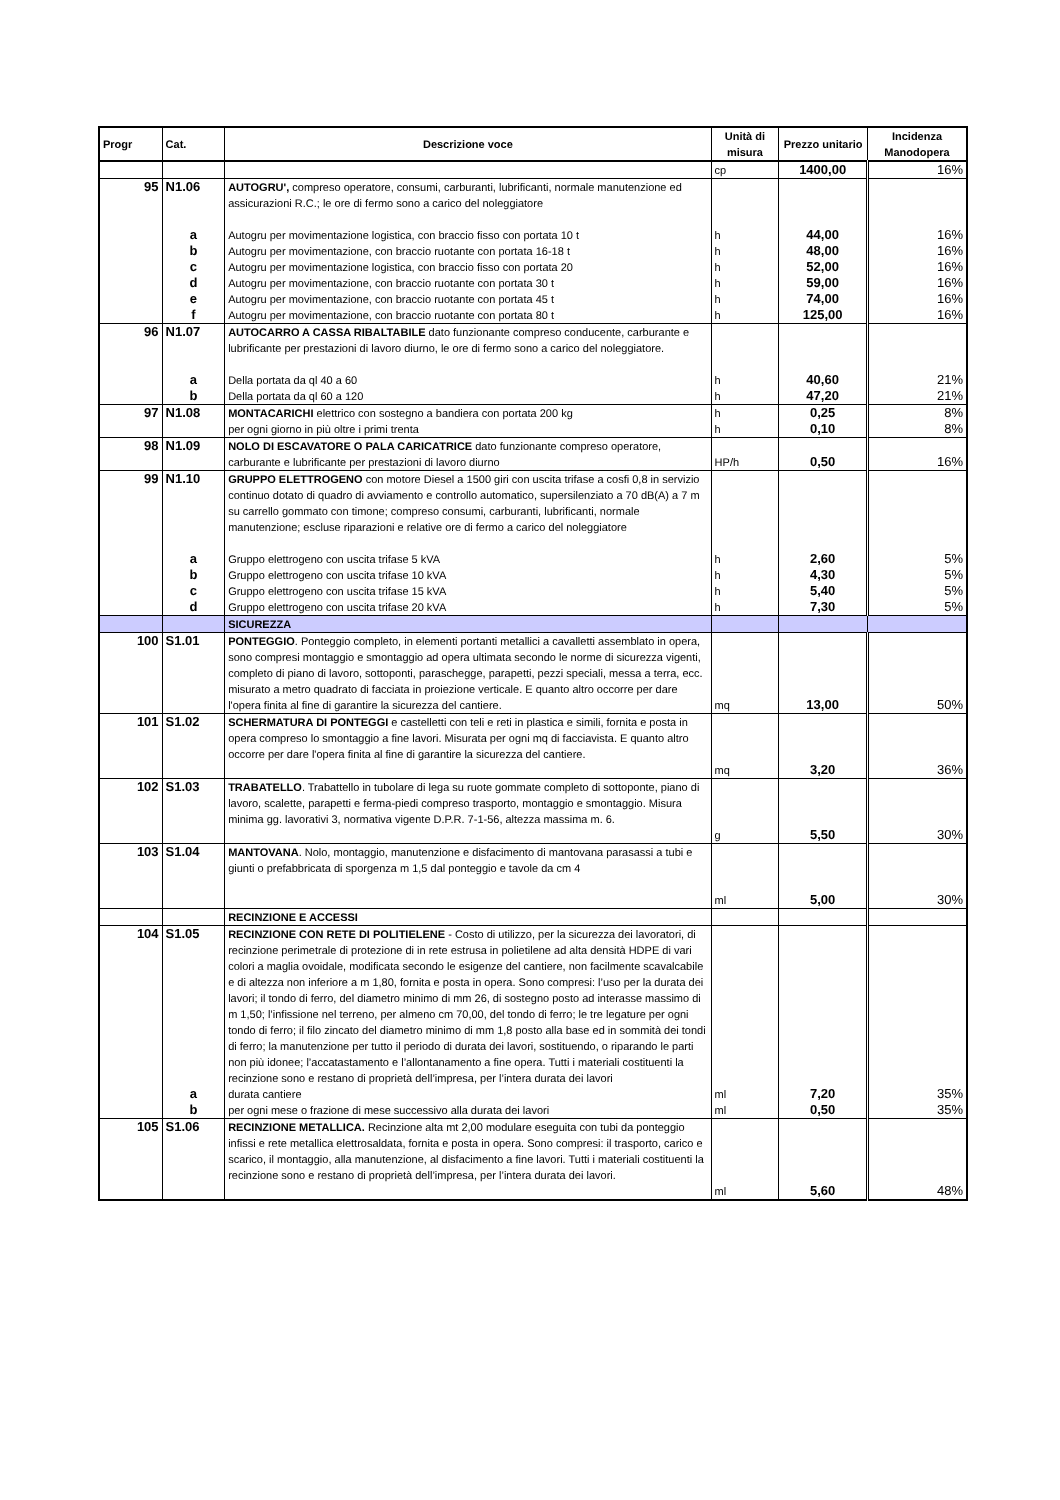| Progr | Cat. | Descrizione voce | Unità di misura | Prezzo unitario | Incidenza Manodopera |
| --- | --- | --- | --- | --- | --- |
| | | | cp | 1400,00 | 16% |
| 95 | N1.06 | AUTOGRU', compreso operatore, consumi, carburanti, lubrificanti, normale manutenzione ed assicurazioni R.C.; le ore di fermo sono a carico del noleggiatore | | | |
| | a | Autogru per movimentazione logistica, con braccio fisso con portata 10 t | h | 44,00 | 16% |
| | b | Autogru per movimentazione, con braccio ruotante con portata 16-18 t | h | 48,00 | 16% |
| | c | Autogru per movimentazione logistica, con braccio fisso con portata 20 | h | 52,00 | 16% |
| | d | Autogru per movimentazione, con braccio ruotante con portata 30 t | h | 59,00 | 16% |
| | e | Autogru per movimentazione, con braccio ruotante con portata 45 t | h | 74,00 | 16% |
| | f | Autogru per movimentazione, con braccio ruotante con portata 80 t | h | 125,00 | 16% |
| 96 | N1.07 | AUTOCARRO A CASSA RIBALTABILE dato funzionante compreso conducente, carburante e lubrificante per prestazioni di lavoro diurno, le ore di fermo sono a carico del noleggiatore. | | | |
| | a | Della portata da ql 40 a 60 | h | 40,60 | 21% |
| | b | Della portata da ql 60 a 120 | h | 47,20 | 21% |
| 97 | N1.08 | MONTACARICHI elettrico con sostegno a bandiera con portata 200 kg | h | 0,25 | 8% |
| | | per ogni giorno in più oltre i primi trenta | h | 0,10 | 8% |
| 98 | N1.09 | NOLO DI ESCAVATORE O PALA CARICATRICE dato funzionante compreso operatore, carburante e lubrificante per prestazioni di lavoro diurno | HP/h | 0,50 | 16% |
| 99 | N1.10 | GRUPPO ELETTROGENO con motore Diesel a 1500 giri con uscita trifase a cosfi 0,8 in servizio continuo dotato di quadro di avviamento e controllo automatico, supersilenziato a 70 dB(A) a 7 m su carrello gommato con timone; compreso consumi, carburanti, lubrificanti, normale manutenzione; escluse riparazioni e relative ore di fermo a carico del noleggiatore | | | |
| | a | Gruppo elettrogeno con uscita trifase 5 kVA | h | 2,60 | 5% |
| | b | Gruppo elettrogeno con uscita trifase 10 kVA | h | 4,30 | 5% |
| | c | Gruppo elettrogeno con uscita trifase 15 kVA | h | 5,40 | 5% |
| | d | Gruppo elettrogeno con uscita trifase 20 kVA | h | 7,30 | 5% |
| | | SICUREZZA | | | |
| 100 | S1.01 | PONTEGGIO . Ponteggio completo, in elementi portanti metallici a cavalletti assemblato in opera, sono compresi montaggio e smontaggio ad opera ultimata secondo le norme di sicurezza vigenti, completo di piano di lavoro, sottoponti, paraschegge, parapetti, pezzi speciali, messa a terra, ecc. misurato a metro quadrato di facciata in proiezione verticale. E quanto altro occorre per dare l'opera finita al fine di garantire la sicurezza del cantiere. | mq | 13,00 | 50% |
| 101 | S1.02 | SCHERMATURA DI PONTEGGI e castelletti con teli e reti in plastica e simili, fornita e posta in opera compreso lo smontaggio a fine lavori. Misurata per ogni mq di facciavista. E quanto altro occorre per dare l'opera finita al fine di garantire la sicurezza del cantiere. | mq | 3,20 | 36% |
| 102 | S1.03 | TRABATELLO . Trabattello in tubolare di lega su ruote gommate completo di sottoponte, piano di lavoro, scalette, parapetti e ferma-piedi compreso trasporto, montaggio e smontaggio. Misura minima gg. lavorativi 3, normativa vigente D.P.R. 7-1-56, altezza massima m. 6. | g | 5,50 | 30% |
| 103 | S1.04 | MANTOVANA . Nolo, montaggio, manutenzione e disfacimento di mantovana parasassi a tubi e giunti o prefabbricata di sporgenza m 1,5 dal ponteggio e tavole da cm 4 | ml | 5,00 | 30% |
| | | RECINZIONE E ACCESSI | | | |
| 104 | S1.05 | RECINZIONE CON RETE DI POLITIELENE - Costo di utilizzo, per la sicurezza dei lavoratori, di recinzione perimetrale di protezione di in rete estrusa in polietilene ad alta densità HDPE di vari colori a maglia ovoidale, modificata secondo le esigenze del cantiere, non facilmente scavalcabile e di altezza non inferiore a m 1,80, fornita e posta in opera. Sono compresi: l’uso per la durata dei lavori; il tondo di ferro, del diametro minimo di mm 26, di sostegno posto ad interasse massimo di m 1,50; l’infissione nel terreno, per almeno cm 70,00, del tondo di ferro; le tre legature per ogni tondo di ferro; il filo zincato del diametro minimo di mm 1,8 posto alla base ed in sommità dei tondi di ferro; la manutenzione per tutto il periodo di durata dei lavori, sostituendo, o riparando le parti non più idonee; l’accatastamento e l’allontanamento a fine opera. Tutti i materiali costituenti la recinzione sono e restano di proprietà dell’impresa, per l’intera durata dei lavori | | | |
| | a | durata cantiere | ml | 7,20 | 35% |
| | b | per ogni mese o frazione di mese successivo alla durata dei lavori | ml | 0,50 | 35% |
| 105 | S1.06 | RECINZIONE METALLICA. Recinzione alta mt 2,00 modulare eseguita con tubi da ponteggio infissi e rete metallica elettrosaldata, fornita e posta in opera. Sono compresi: il trasporto, carico e scarico, il montaggio, alla manutenzione, al disfacimento a fine lavori. Tutti i materiali costituenti la recinzione sono e restano di proprietà dell’impresa, per l’intera durata dei lavori. | ml | 5,60 | 48% |